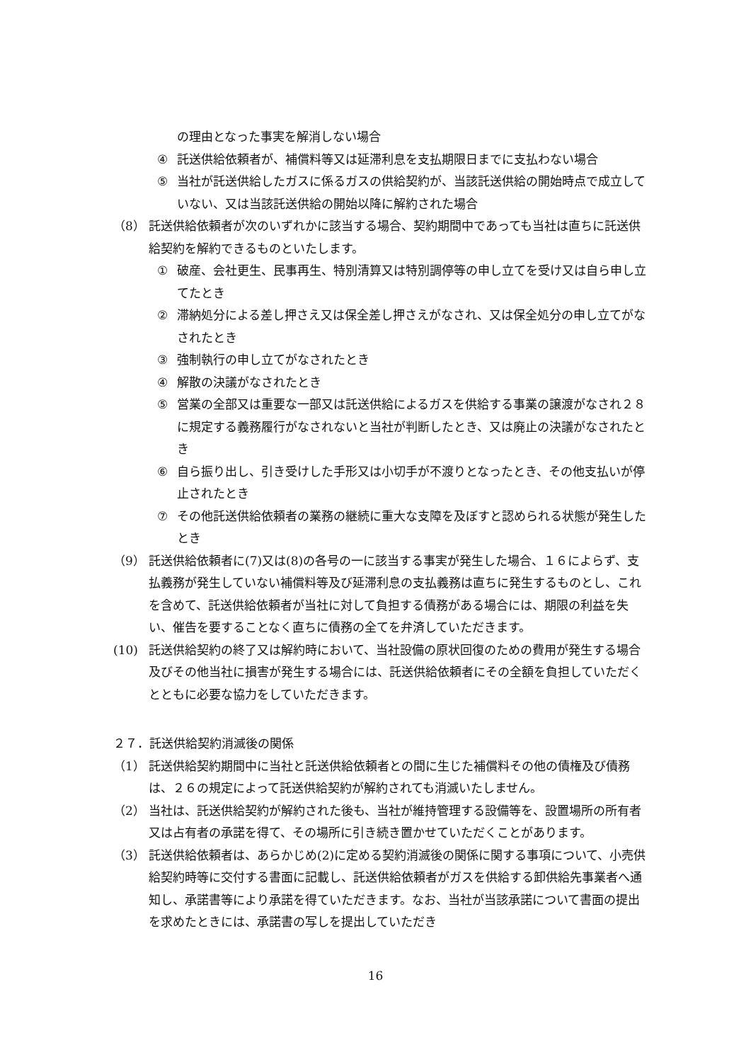の理由となった事実を解消しない場合
④ 託送供給依頼者が、補償料等又は延滞利息を支払期限日までに支払わない場合
⑤ 当社が託送供給したガスに係るガスの供給契約が、当該託送供給の開始時点で成立していない、又は当該託送供給の開始以降に解約された場合
（8） 託送供給依頼者が次のいずれかに該当する場合、契約期間中であっても当社は直ちに託送供給契約を解約できるものといたします。
① 破産、会社更生、民事再生、特別清算又は特別調停等の申し立てを受け又は自ら申し立てたとき
② 滞納処分による差し押さえ又は保全差し押さえがなされ、又は保全処分の申し立てがなされたとき
③ 強制執行の申し立てがなされたとき
④ 解散の決議がなされたとき
⑤ 営業の全部又は重要な一部又は託送供給によるガスを供給する事業の譲渡がなされ２８に規定する義務履行がなされないと当社が判断したとき、又は廃止の決議がなされたとき
⑥ 自ら振り出し、引き受けした手形又は小切手が不渡りとなったとき、その他支払いが停止されたとき
⑦ その他託送供給依頼者の業務の継続に重大な支障を及ぼすと認められる状態が発生したとき
（9） 託送供給依頼者に(7)又は(8)の各号の一に該当する事実が発生した場合、１６によらず、支払義務が発生していない補償料等及び延滞利息の支払義務は直ちに発生するものとし、これを含めて、託送供給依頼者が当社に対して負担する債務がある場合には、期限の利益を失い、催告を要することなく直ちに債務の全てを弁済していただきます。
(10) 託送供給契約の終了又は解約時において、当社設備の原状回復のための費用が発生する場合及びその他当社に損害が発生する場合には、託送供給依頼者にその全額を負担していただくとともに必要な協力をしていただきます。
２７．託送供給契約消滅後の関係
（1） 託送供給契約期間中に当社と託送供給依頼者との間に生じた補償料その他の債権及び債務は、２６の規定によって託送供給契約が解約されても消滅いたしません。
（2） 当社は、託送供給契約が解約された後も、当社が維持管理する設備等を、設置場所の所有者又は占有者の承諾を得て、その場所に引き続き置かせていただくことがあります。
（3） 託送供給依頼者は、あらかじめ(2)に定める契約消滅後の関係に関する事項について、小売供給契約時等に交付する書面に記載し、託送供給依頼者がガスを供給する卸供給先事業者へ通知し、承諾書等により承諾を得ていただきます。なお、当社が当該承諾について書面の提出を求めたときには、承諾書の写しを提出していただき
16